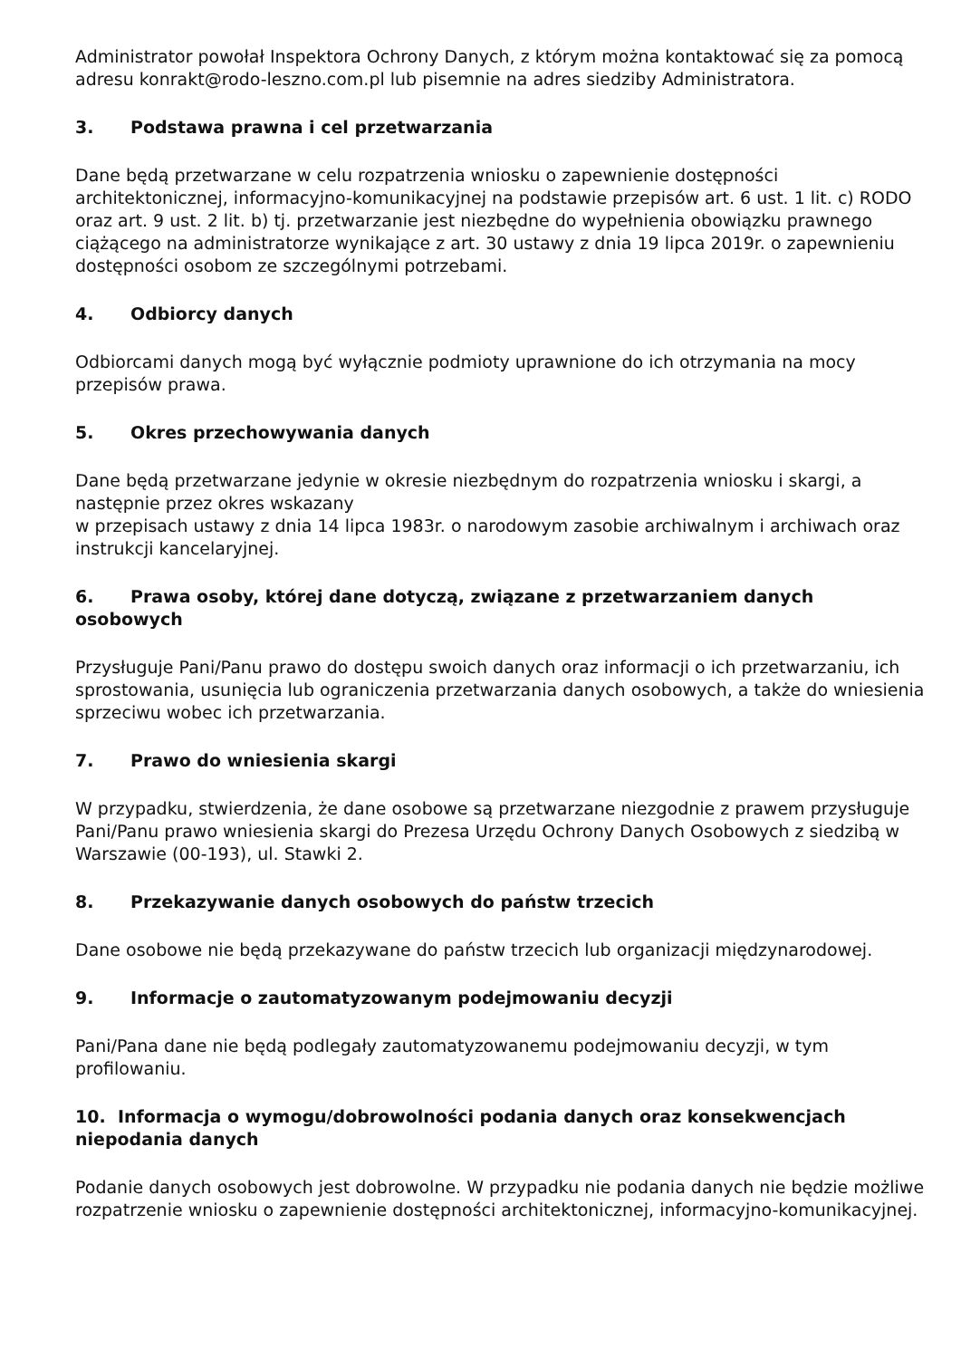Administrator powołał Inspektora Ochrony Danych, z którym można kontaktować się za pomocą adresu konrakt@rodo-leszno.com.pl lub pisemnie na adres siedziby Administratora.
3. Podstawa prawna i cel przetwarzania
Dane będą przetwarzane w celu rozpatrzenia wniosku o zapewnienie dostępności architektonicznej, informacyjno-komunikacyjnej na podstawie przepisów art. 6 ust. 1 lit. c) RODO oraz art. 9 ust. 2 lit. b) tj. przetwarzanie jest niezbędne do wypełnienia obowiązku prawnego ciążącego na administratorze wynikające z art. 30 ustawy z dnia 19 lipca 2019r. o zapewnieniu dostępności osobom ze szczególnymi potrzebami.
4. Odbiorcy danych
Odbiorcami danych mogą być wyłącznie podmioty uprawnione do ich otrzymania na mocy przepisów prawa.
5. Okres przechowywania danych
Dane będą przetwarzane jedynie w okresie niezbędnym do rozpatrzenia wniosku i skargi, a następnie przez okres wskazany
w przepisach ustawy z dnia 14 lipca 1983r. o narodowym zasobie archiwalnym i archiwach oraz instrukcji kancelaryjnej.
6. Prawa osoby, której dane dotyczą, związane z przetwarzaniem danych osobowych
Przysługuje Pani/Panu prawo do dostępu swoich danych oraz informacji o ich przetwarzaniu, ich sprostowania, usunięcia lub ograniczenia przetwarzania danych osobowych, a także do wniesienia sprzeciwu wobec ich przetwarzania.
7. Prawo do wniesienia skargi
W przypadku, stwierdzenia, że dane osobowe są przetwarzane niezgodnie z prawem przysługuje Pani/Panu prawo wniesienia skargi do Prezesa Urzędu Ochrony Danych Osobowych z siedzibą w Warszawie (00-193), ul. Stawki 2.
8. Przekazywanie danych osobowych do państw trzecich
Dane osobowe nie będą przekazywane do państw trzecich lub organizacji międzynarodowej.
9. Informacje o zautomatyzowanym podejmowaniu decyzji
Pani/Pana dane nie będą podlegały zautomatyzowanemu podejmowaniu decyzji, w tym profilowaniu.
10. Informacja o wymogu/dobrowolności podania danych oraz konsekwencjach niepodania danych
Podanie danych osobowych jest dobrowolne. W przypadku nie podania danych nie będzie możliwe rozpatrzenie wniosku o zapewnienie dostępności architektonicznej, informacyjno-komunikacyjnej.